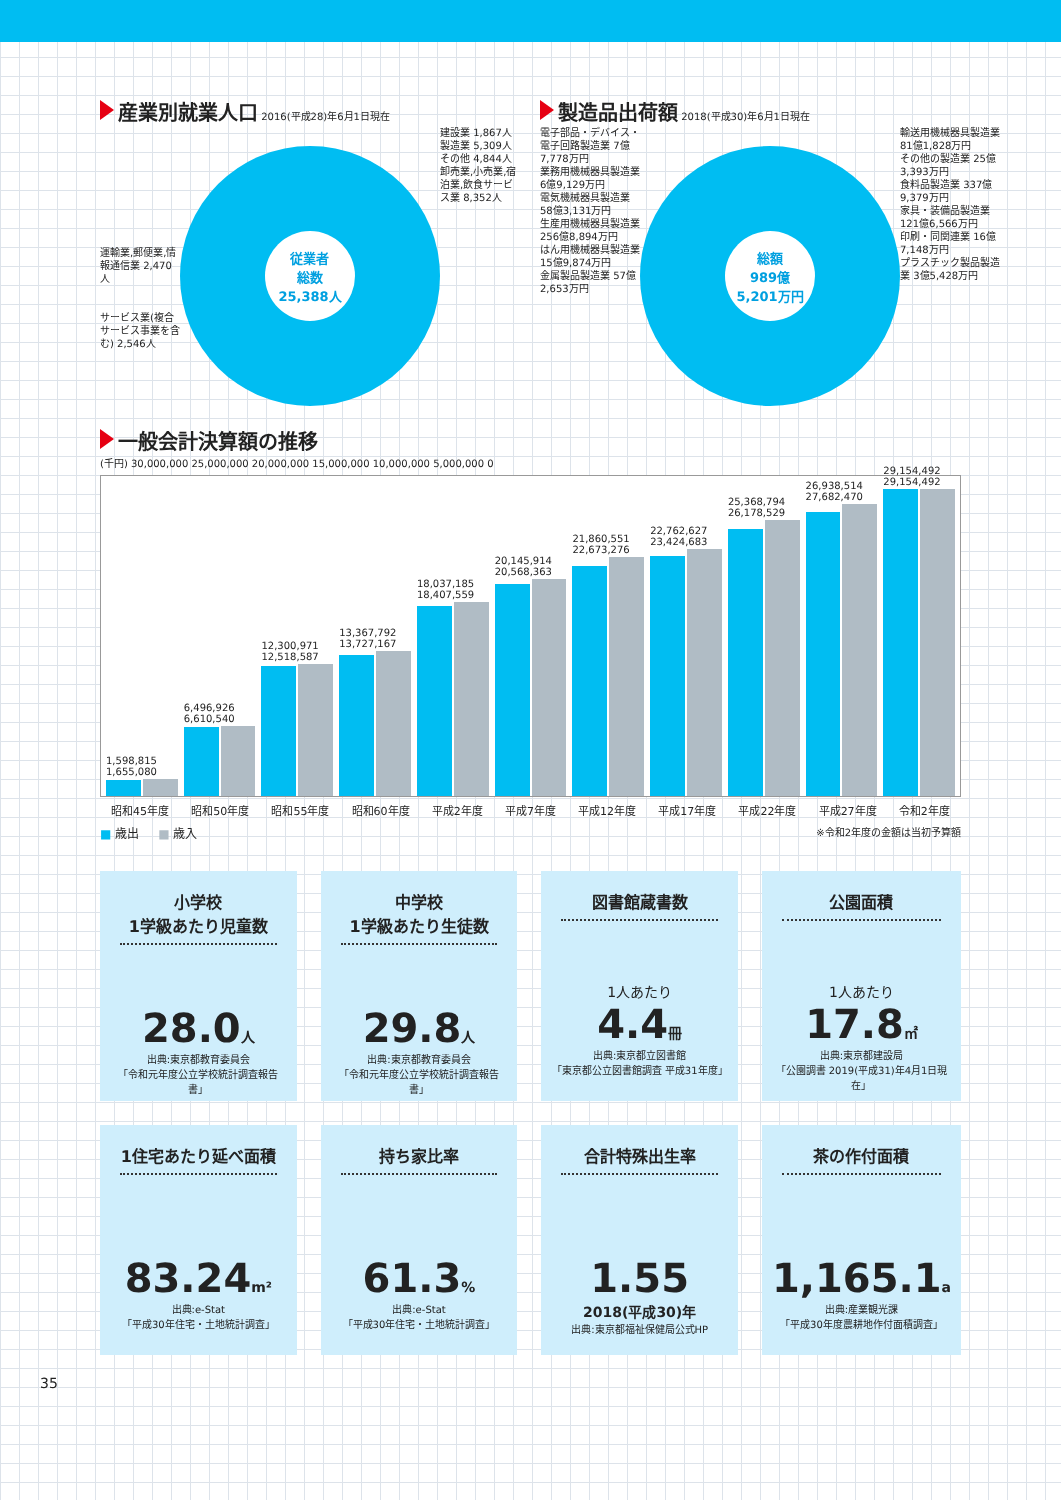産業別就業人口
2016(平成28)年6月1日現在
運輸業,郵便業,情報通信業 2,470人
サービス業(複合サービス事業を含む) 2,546人
従業者
総数
25,388人
建設業 1,867人
製造業 5,309人
その他 4,844人
卸売業,小売業,宿泊業,飲食サービス業 8,352人
製造品出荷額
2018(平成30)年6月1日現在
電子部品・デバイス・電子回路製造業 7億7,778万円
業務用機械器具製造業 6億9,129万円
電気機械器具製造業 58億3,131万円
生産用機械器具製造業 256億8,894万円
はん用機械器具製造業 15億9,874万円
金属製品製造業 57億2,653万円
総額
989億
5,201万円
輸送用機械器具製造業 81億1,828万円
その他の製造業 25億3,393万円
食料品製造業 337億9,379万円
家具・装備品製造業 121億6,566万円
印刷・同関連業 16億7,148万円
プラスチック製品製造業 3億5,428万円
一般会計決算額の推移
(千円) 30,000,000 25,000,000 20,000,000 15,000,000 10,000,000 5,000,000 0
1,598,815 1,655,080
6,496,926 6,610,540
12,300,971 12,518,587
13,367,792 13,727,167
18,037,185 18,407,559
20,145,914 20,568,363
21,860,551 22,673,276
22,762,627 23,424,683
25,368,794 26,178,529
26,938,514 27,682,470
29,154,492 29,154,492
昭和45年度 昭和50年度 昭和55年度 昭和60年度 平成2年度 平成7年度 平成12年度 平成17年度 平成22年度 平成27年度 令和2年度
■ 歳出 ■ 歳入 ※令和2年度の金額は当初予算額
小学校
1学級あたり児童数
28.0人
出典:東京都教育委員会
「令和元年度公立学校統計調査報告書」
中学校
1学級あたり生徒数
29.8人
出典:東京都教育委員会
「令和元年度公立学校統計調査報告書」
図書館蔵書数
1人あたり
4.4冊
出典:東京都立図書館
「東京都公立図書館調査 平成31年度」
公園面積
1人あたり
17.8㎡
出典:東京都建設局
「公園調書 2019(平成31)年4月1日現在」
1住宅あたり延べ面積
83.24m²
出典:e-Stat
「平成30年住宅・土地統計調査」
持ち家比率
61.3%
出典:e-Stat
「平成30年住宅・土地統計調査」
合計特殊出生率
1.55
2018(平成30)年
出典:東京都福祉保健局公式HP
茶の作付面積
1,165.1a
出典:産業観光課
「平成30年度農耕地作付面積調査」
35